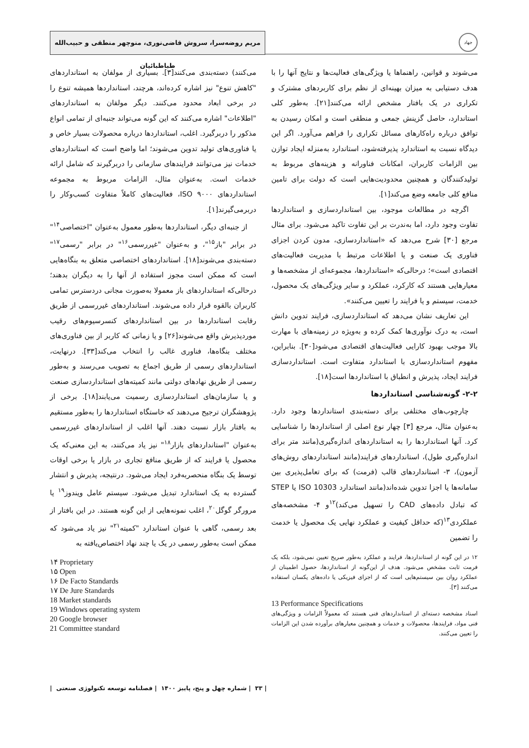جهاد
مریم روضه‌سرا، سروش قاضی‌نوری، منوچهر منطقی و حبیب‌الله طباطبائیان
می‌شوند و قوانین، راهنماها یا ویژگی‌های فعالیت‌ها و نتایج آنها را با هدف دستیابی به میزان بهینه‌ای از نظم برای کاربردهای مشترک و تکراری در یک بافتار مشخص ارائه می‌کنند[۲۱]. به‌طور کلی استاندارد، حاصل گزینش جمعی و منطقی است و امکان رسیدن به توافق درباره راه‌کارهای مسائل تکراری را فراهم می‌آورد. اگر این دیدگاه نسبت به استاندارد پذیرفته‌شود، استاندارد به‌منزله ایجاد توازن بین الزامات کاربران، امکانات فناورانه و هزینه‌های مربوط به تولیدکنندگان و همچنین محدودیت‌هایی است که دولت برای تامین منافع کلی جامعه وضع می‌کند[۱].
اگرچه در مطالعات موجود، بین استانداردسازی و استانداردها تفاوت وجود دارد، اما به‌ندرت بر این تفاوت تاکید می‌شود. برای مثال مرجع [۳۰] شرح می‌دهد که «استانداردسازی، مدون کردن اجزای فناوری یک صنعت و یا اطلاعات مرتبط با مدیریت فعالیت‌های اقتصادی است»؛ درحالی‌که «استانداردها، مجموعه‌ای از مشخصه‌ها و معیارهایی هستند که کارکرد، عملکرد و سایر ویژگی‌های یک محصول، خدمت، سیستم و یا فرایند را تعیین می‌کنند».
این تعاریف نشان می‌دهد که استانداردسازی، فرایند تدوین دانش است، به درک نوآوری‌ها کمک کرده و به‌ویژه در زمینه‌های با مهارت بالا موجب بهبود کارایی فعالیت‌های اقتصادی می‌شود[۳۰]. بنابراین، مفهوم استانداردسازی با استاندارد متفاوت است. استانداردسازی فرایند ایجاد، پذیرش و انطباق با استانداردها است[۱۸].
۲-۲- گونه‌شناسی استانداردها
چارچوب‌های مختلفی برای دسته‌بندی استانداردها وجود دارد. به‌عنوان مثال، مرجع [۳] چهار نوع اصلی از استانداردها را شناسایی کرد. آنها استانداردها را به استانداردهای اندازه‌گیری(مانند متر برای اندازه‌گیری طول)، استانداردهای فرایند(مانند استانداردهای روش‌های آزمون)، ۳- استانداردهای قالب (فرمت) که برای تعامل‌پذیری بین سامانه‌ها یا اجزا تدوین شده‌اند(مانند استاندارد ISO 10303 یا STEP که تبادل داده‌های CAD را تسهیل می‌کند)<sup>۱۲</sup>و ۴- مشخصه‌های عملکردی<sup>۱۳</sup>(که حداقل کیفیت و عملکرد نهایی یک محصول یا خدمت را تضمین
۱۲ در این گونه از استانداردها، فرایند و عملکرد به‌طور صریح تعیین نمی‌شود، بلکه یک فرمت ثابت مشخص می‌شود. هدف از این‌گونه از استانداردها، حصول اطمینان از عملکرد روان بین سیستم‌هایی است که از اجزای فیزیکی یا داده‌های یکسان استفاده می‌کنند [۳].
13 Performance Specifications
اسناد مشخصه دسته‌ای از استانداردهای فنی هستند که معمولاً الزامات و ویژگی‌های فنی مواد، فرایندها، محصولات و خدمات و همچنین معیارهای برآورده شدن این الزامات را تعیین می‌کنند.
می‌کنند) دسته‌بندی می‌کنند[۳]. بسیاری از مولفان به استانداردهای "کاهش تنوع" نیز اشاره کرده‌اند، هرچند، استانداردها همیشه تنوع را در برخی ابعاد محدود می‌کنند. دیگر مولفان به استانداردهای "اطلاعات" اشاره می‌کنند که این گونه می‌تواند جنبه‌ای از تمامی انواع مذکور را دربرگیرد. اغلب، استانداردها درباره محصولات بسیار خاص و یا فناوری‌های تولید تدوین می‌شوند؛ اما واضح است که استانداردهای خدمات نیز می‌توانند فرایندهای سازمانی را دربرگیرند که شامل ارائه خدمات است. به‌عنوان مثال، الزامات مربوط به مجموعه استانداردهای ISO ۹۰۰۰، فعالیت‌های کاملاً متفاوت کسب‌وکار را دربرمی‌گیرند[۱].
از جنبه‌ای دیگر، استانداردها به‌طور معمول به‌عنوان "اختصاصی<sup>۱۴</sup>" در برابر "باز<sup>۱۵</sup>"، و به‌عنوان "غیررسمی<sup>۱۶</sup>" در برابر "رسمی<sup>۱۷</sup>" دسته‌بندی می‌شوند[۱۸]. استانداردهای اختصاصی متعلق به بنگاه‌هایی است که ممکن است مجوز استفاده از آنها را به دیگران بدهند؛ درحالی‌که استانداردهای باز معمولا به‌صورت مجانی دردسترس تمامی کاربران بالقوه قرار داده می‌شوند. استانداردهای غیررسمی از طریق رقابت استانداردها در بین استانداردهای کنسرسیوم‌های رقیب موردپذیرش واقع می‌شوند[۲۶] و یا زمانی که کاربر از بین فناوری‌های مختلف بنگاه‌ها، فناوری غالب را انتخاب می‌کند[۳۳]. درنهایت، استانداردهای رسمی از طریق اجماع به تصویب می‌رسند و به‌طور رسمی از طریق نهادهای دولتی مانند کمیته‌های استانداردسازی صنعت و یا سازمان‌های استانداردسازی رسمیت می‌یابند[۱۸]. برخی از پژوهشگران ترجیح می‌دهند که خاستگاه استانداردها را به‌طور مستقیم به بافتار بازار نسبت دهند. آنها اغلب از استانداردهای غیررسمی به‌عنوان "استانداردهای بازار<sup>۱۸</sup>" نیز یاد می‌کنند، به این معنی‌که یک محصول یا فرایند که از طریق منافع تجاری در بازار یا برخی اوقات توسط یک بنگاه منحصربه‌فرد ایجاد می‌شود. درنتیجه، پذیرش و انتشار گسترده به یک استاندارد تبدیل می‌شود. سیستم عامل ویندوز<sup>۱۹</sup> یا مرورگر گوگل<sup>۲۰</sup>، اغلب نمونه‌هایی از این گونه هستند. در این بافتار از بعد رسمی، گاهی با عنوان استاندارد "کمیته<sup>۲۱</sup>" نیز یاد می‌شود که ممکن است به‌طور رسمی در یک یا چند نهاد اختصاص‌یافته به
۱۴ Proprietary
۱۵ Open
۱۶ De Facto Standards
۱۷ De Jure Standards
18 Market standards
19 Windows operating system
20 Google browser
21 Committee standard
| ۳۳ | شماره چهل و پنج، پاییز ۱۴۰۰ | فصلنامه توسعه تکنولوژی صنعتی |